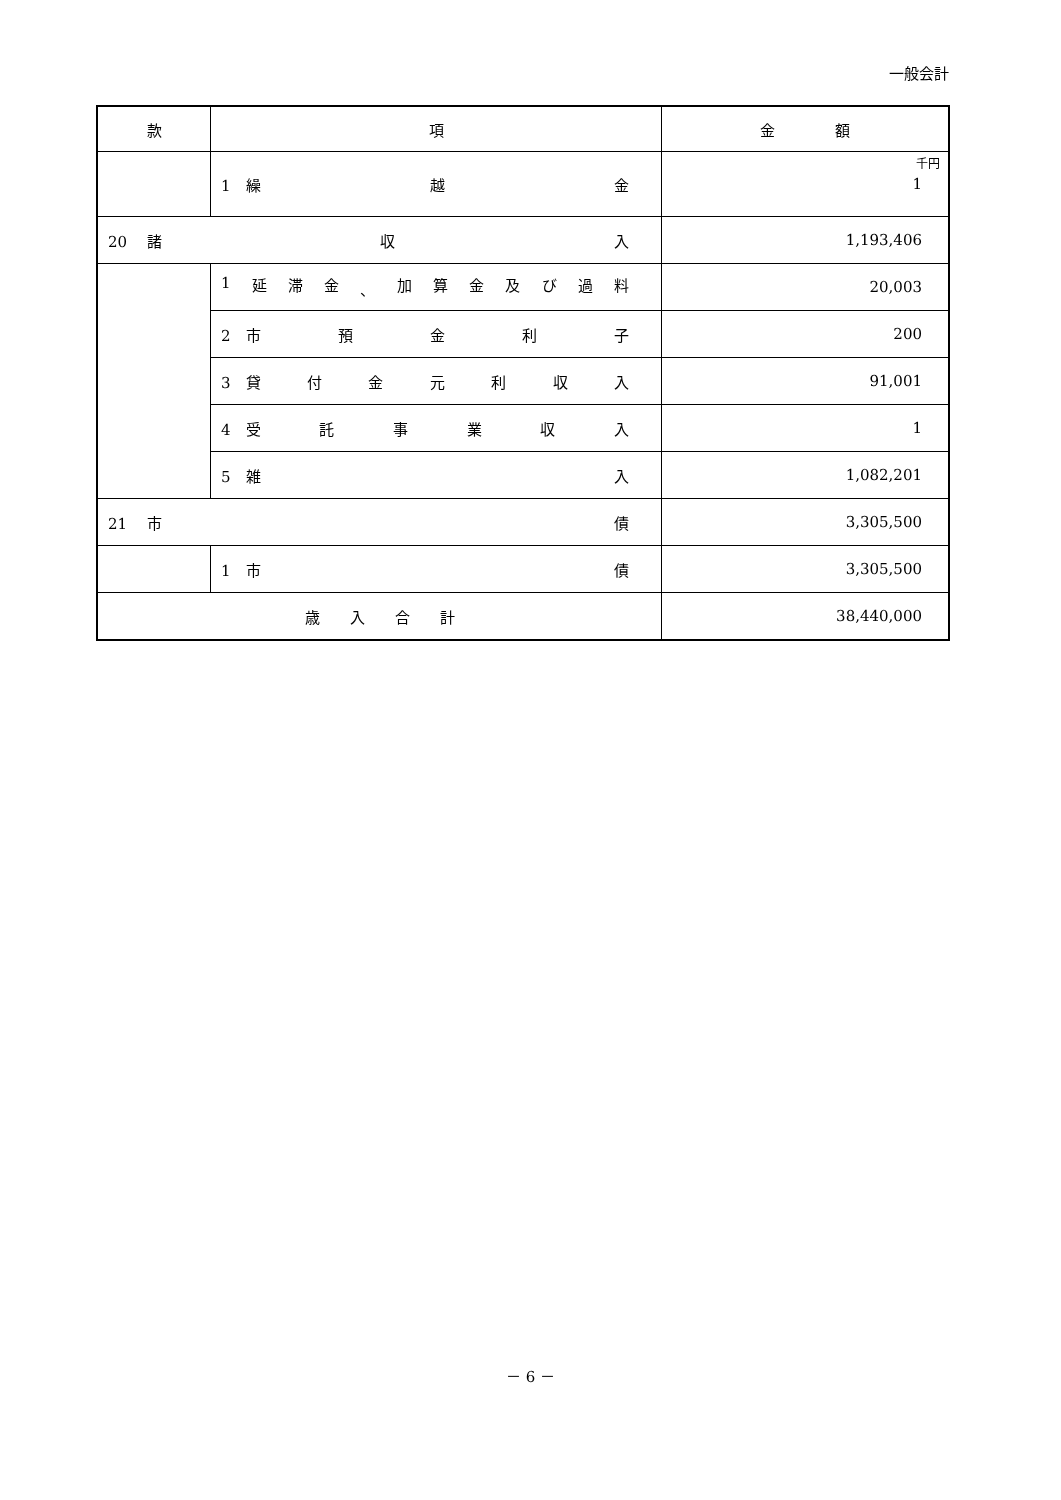一般会計
| 款 | 項 | 金 額 |
| --- | --- | --- |
| | 1 繰 越 金 | 千円 1 |
| 20 諸 収 入 | | 1,193,406 |
| | 1 延 滞 金 、 加 算 金 及 び 過 料 | 20,003 |
| | 2 市 預 金 利 子 | 200 |
| | 3 貸 付 金 元 利 収 入 | 91,001 |
| | 4 受 託 事 業 収 入 | 1 |
| | 5 雑 入 | 1,082,201 |
| 21 市 債 | | 3,305,500 |
| | 1 市 債 | 3,305,500 |
| 歳 入 合 計 | | 38,440,000 |
－ 6 －